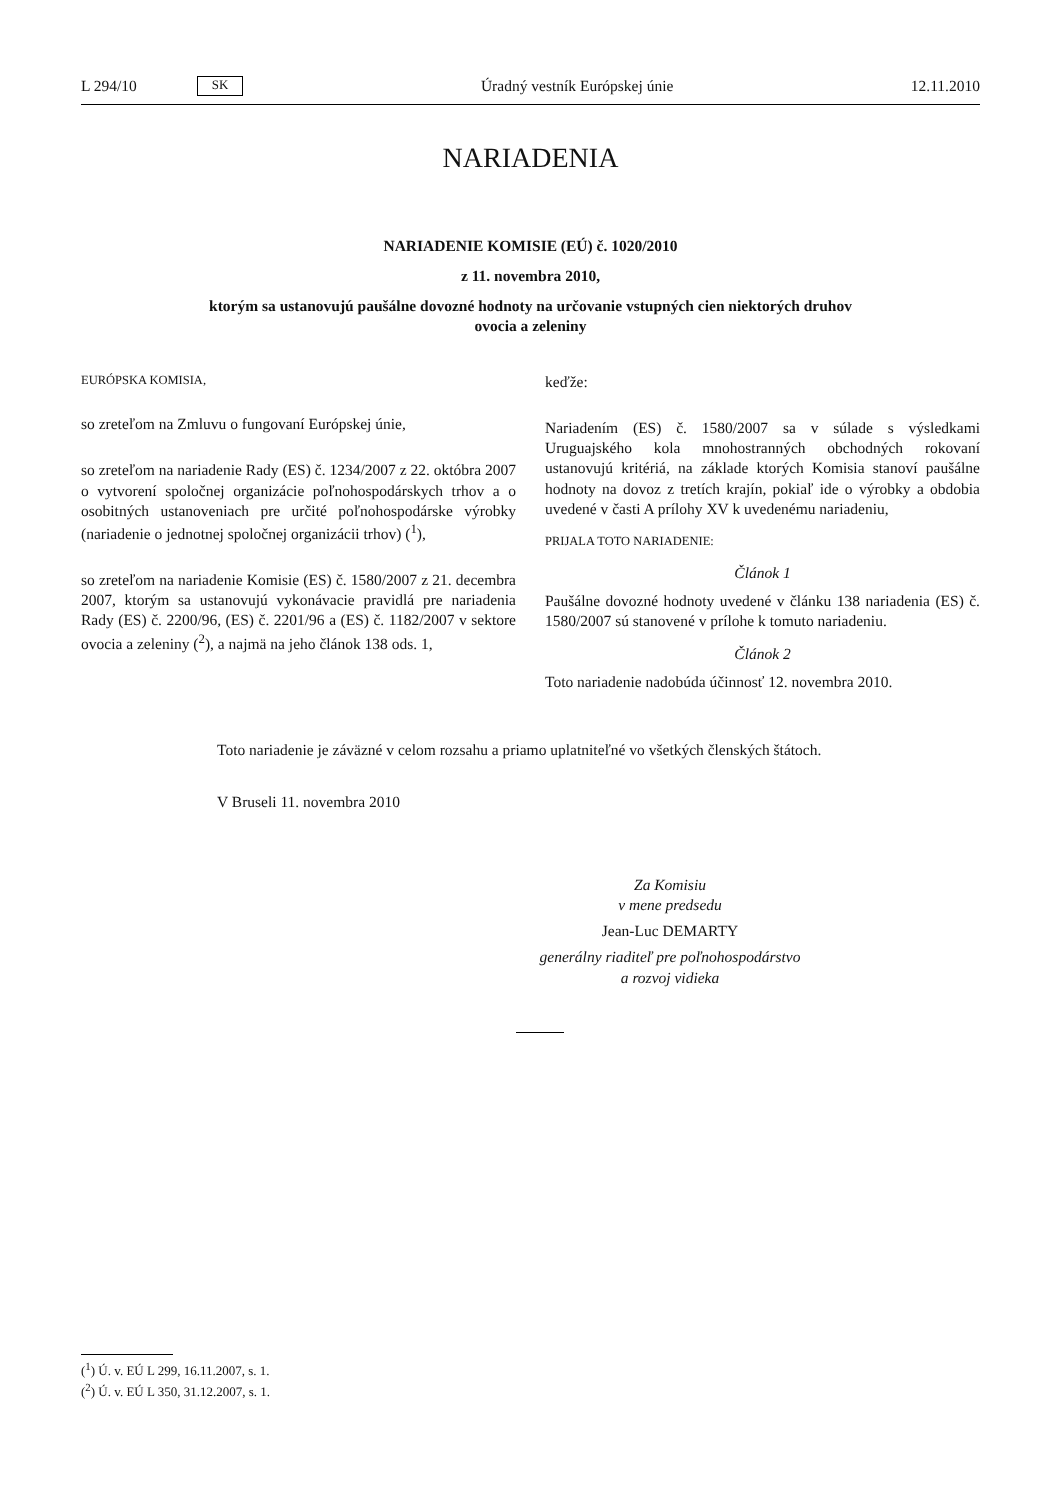L 294/10 SK Úradný vestník Európskej únie 12.11.2010
NARIADENIA
NARIADENIE KOMISIE (EÚ) č. 1020/2010
z 11. novembra 2010,
ktorým sa ustanovujú paušálne dovozné hodnoty na určovanie vstupných cien niektorých druhov
ovocia a zeleniny
EURÓPSKA KOMISIA,
so zreteľom na Zmluvu o fungovaní Európskej únie,
so zreteľom na nariadenie Rady (ES) č. 1234/2007 z 22. októbra 2007 o vytvorení spoločnej organizácie poľnohospodárskych trhov a o osobitných ustanoveniach pre určité poľnohospodárske výrobky (nariadenie o jednotnej spoločnej organizácii trhov) (<sup>1</sup>),
so zreteľom na nariadenie Komisie (ES) č. 1580/2007 z 21. decembra 2007, ktorým sa ustanovujú vykonávacie pravidlá pre nariadenia Rady (ES) č. 2200/96, (ES) č. 2201/96 a (ES) č. 1182/2007 v sektore ovocia a zeleniny (<sup>2</sup>), a najmä na jeho článok 138 ods. 1,
keďže:
Nariadením (ES) č. 1580/2007 sa v súlade s výsledkami Uruguajského kola mnohostranných obchodných rokovaní ustanovujú kritériá, na základe ktorých Komisia stanoví paušálne hodnoty na dovoz z tretích krajín, pokiaľ ide o výrobky a obdobia uvedené v časti A prílohy XV k uvedenému nariadeniu,
PRIJALA TOTO NARIADENIE:
Článok 1
Paušálne dovozné hodnoty uvedené v článku 138 nariadenia (ES) č. 1580/2007 sú stanovené v prílohe k tomuto nariadeniu.
Článok 2
Toto nariadenie nadobúda účinnosť 12. novembra 2010.
Toto nariadenie je záväzné v celom rozsahu a priamo uplatniteľné vo všetkých členských štátoch.
V Bruseli 11. novembra 2010
Za Komisiu
v mene predsedu
Jean-Luc DEMARTY
generálny riaditeľ pre poľnohospodárstvo
a rozvoj vidieka
(<sup>1</sup>) Ú. v. EÚ L 299, 16.11.2007, s. 1.
(<sup>2</sup>) Ú. v. EÚ L 350, 31.12.2007, s. 1.